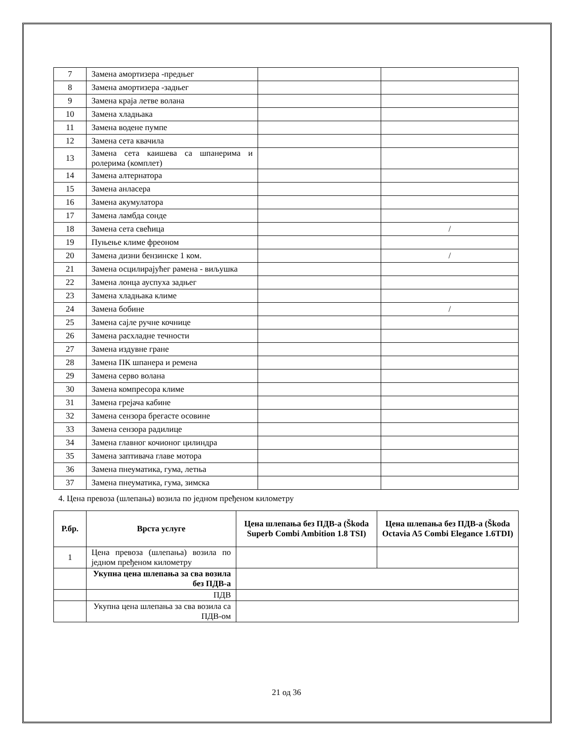| 7 | Замена амортизера -предњег | | |
| 8 | Замена амортизера -задњег | | |
| 9 | Замена краја летве волана | | |
| 10 | Замена хладњака | | |
| 11 | Замена водене пумпе | | |
| 12 | Замена сета квачила | | |
| 13 | Замена сета каишева са шпанерима и ролерима (комплет) | | |
| 14 | Замена алтернатора | | |
| 15 | Замена анласера | | |
| 16 | Замена акумулатора | | |
| 17 | Замена ламбда сонде | | |
| 18 | Замена сета свећица | | / |
| 19 | Пуњење климе фреоном | | |
| 20 | Замена дизни бензинске 1 ком. | | / |
| 21 | Замена осцилирајућег рамена - виљушка | | |
| 22 | Замена лонца ауспуха задњег | | |
| 23 | Замена хладњака климе | | |
| 24 | Замена бобине | | / |
| 25 | Замена сајле ручне кочнице | | |
| 26 | Замена расхладне течности | | |
| 27 | Замена издувне гране | | |
| 28 | Замена ПК шпанера и ремена | | |
| 29 | Замена серво волана | | |
| 30 | Замена компресора климе | | |
| 31 | Замена грејача кабине | | |
| 32 | Замена сензора брегасте осовине | | |
| 33 | Замена сензора радилице | | |
| 34 | Замена главног кочионог цилиндра | | |
| 35 | Замена заптивача главе мотора | | |
| 36 | Замена пнеуматика, гума, летња | | |
| 37 | Замена пнеуматика, гума, зимска | | |
4. Цена превоза (шлепања) возила по једном пређеном километру
| Р.бр. | Врста услуге | Цена шлепања без ПДВ-а (Škoda Superb Combi Ambition 1.8 TSI) | Цена шлепања без ПДВ-а (Škoda Octavia A5 Combi Elegance 1.6TDI) |
| --- | --- | --- | --- |
| 1 | Цена превоза (шлепања) возила по једном пређеном километру | | |
| | Укупна цена шлепања за сва возила без ПДВ-а | | |
| | ПДВ | | |
| | Укупна цена шлепања за сва возила са ПДВ-ом | | |
21 од 36